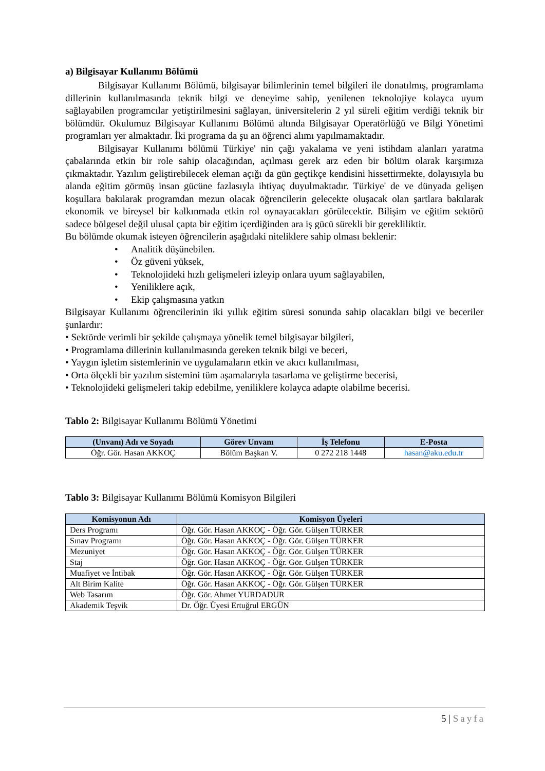a) Bilgisayar Kullanımı Bölümü
Bilgisayar Kullanımı Bölümü, bilgisayar bilimlerinin temel bilgileri ile donatılmış, programlama dillerinin kullanılmasında teknik bilgi ve deneyime sahip, yenilenen teknolojiye kolayca uyum sağlayabilen programcılar yetiştirilmesini sağlayan, üniversitelerin 2 yıl süreli eğitim verdiği teknik bir bölümdür. Okulumuz Bilgisayar Kullanımı Bölümü altında Bilgisayar Operatörlüğü ve Bilgi Yönetimi programları yer almaktadır. İki programa da şu an öğrenci alımı yapılmamaktadır.
Bilgisayar Kullanımı bölümü Türkiye' nin çağı yakalama ve yeni istihdam alanları yaratma çabalarında etkin bir role sahip olacağından, açılması gerek arz eden bir bölüm olarak karşımıza çıkmaktadır. Yazılım geliştirebilecek eleman açığı da gün geçtikçe kendisini hissettirmekte, dolayısıyla bu alanda eğitim görmüş insan gücüne fazlasıyla ihtiyaç duyulmaktadır. Türkiye' de ve dünyada gelişen koşullara bakılarak programdan mezun olacak öğrencilerin gelecekte oluşacak olan şartlara bakılarak ekonomik ve bireysel bir kalkınmada etkin rol oynayacakları görülecektir. Bilişim ve eğitim sektörü sadece bölgesel değil ulusal çapta bir eğitim içerdiğinden ara iş gücü sürekli bir gerekliliktir.
Bu bölümde okumak isteyen öğrencilerin aşağıdaki niteliklere sahip olması beklenir:
• Analitik düşünebilen.
• Öz güveni yüksek,
• Teknolojideki hızlı gelişmeleri izleyip onlara uyum sağlayabilen,
• Yeniliklere açık,
• Ekip çalışmasına yatkın
Bilgisayar Kullanımı öğrencilerinin iki yıllık eğitim süresi sonunda sahip olacakları bilgi ve beceriler şunlardır:
• Sektörde verimli bir şekilde çalışmaya yönelik temel bilgisayar bilgileri,
• Programlama dillerinin kullanılmasında gereken teknik bilgi ve beceri,
• Yaygın işletim sistemlerinin ve uygulamaların etkin ve akıcı kullanılması,
• Orta ölçekli bir yazılım sistemini tüm aşamalarıyla tasarlama ve geliştirme becerisi,
• Teknolojideki gelişmeleri takip edebilme, yeniliklere kolayca adapte olabilme becerisi.
Tablo 2: Bilgisayar Kullanımı Bölümü Yönetimi
| (Unvanı) Adı ve Soyadı | Görev Unvanı | İş Telefonu | E-Posta |
| --- | --- | --- | --- |
| Öğr. Gör. Hasan AKKOÇ | Bölüm Başkan V. | 0 272 218 1448 | hasan@aku.edu.tr |
Tablo 3: Bilgisayar Kullanımı Bölümü Komisyon Bilgileri
| Komisyonun Adı | Komisyon Üyeleri |
| --- | --- |
| Ders Programı | Öğr. Gör. Hasan AKKOÇ - Öğr. Gör. Gülşen TÜRKER |
| Sınav Programı | Öğr. Gör. Hasan AKKOÇ - Öğr. Gör. Gülşen TÜRKER |
| Mezuniyet | Öğr. Gör. Hasan AKKOÇ - Öğr. Gör. Gülşen TÜRKER |
| Staj | Öğr. Gör. Hasan AKKOÇ - Öğr. Gör. Gülşen TÜRKER |
| Muafiyet ve İntibak | Öğr. Gör. Hasan AKKOÇ - Öğr. Gör. Gülşen TÜRKER |
| Alt Birim Kalite | Öğr. Gör. Hasan AKKOÇ - Öğr. Gör. Gülşen TÜRKER |
| Web Tasarım | Öğr. Gör. Ahmet YURDADUR |
| Akademik Teşvik | Dr. Öğr. Üyesi Ertuğrul ERGÜN |
5 | Sayfa